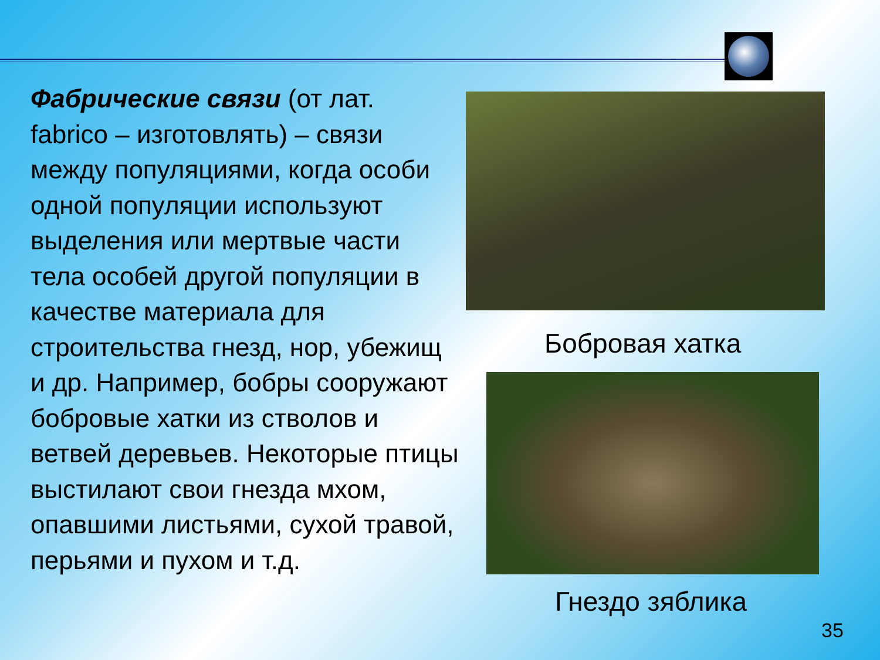Фабрические связи (от лат. fabrico – изготовлять) – связи между популяциями, когда особи одной популяции используют
выделения или мертвые части тела особей другой популяции в качестве материала для строительства гнезд, нор, убежищ и др. Например, бобры сооружают бобровые хатки из стволов и ветвей деревьев. Некоторые птицы выстилают свои гнезда мхом, опавшими листьями, сухой травой, перьями и пухом и т.д.
Бобровая хатка
Гнездо зяблика
35